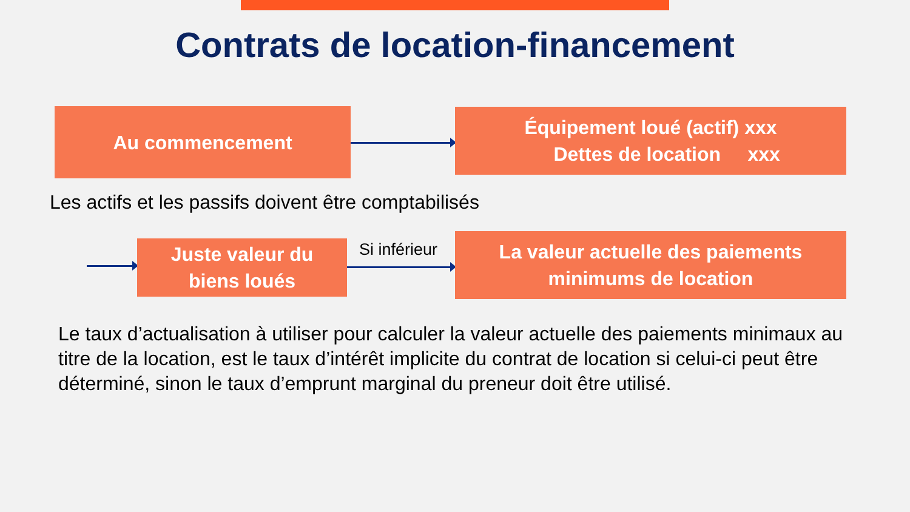Contrats de location-financement
Au commencement
Équipement loué (actif) xxx
Dettes de location xxx
Les actifs et les passifs doivent être comptabilisés
Juste valeur du
biens loués
Si inférieur
La valeur actuelle des paiements
minimums de location
Le taux d’actualisation à utiliser pour calculer la valeur actuelle des paiements minimaux au titre de la location, est le taux d’intérêt implicite du contrat de location si celui-ci peut être déterminé, sinon le taux d’emprunt marginal du preneur doit être utilisé.